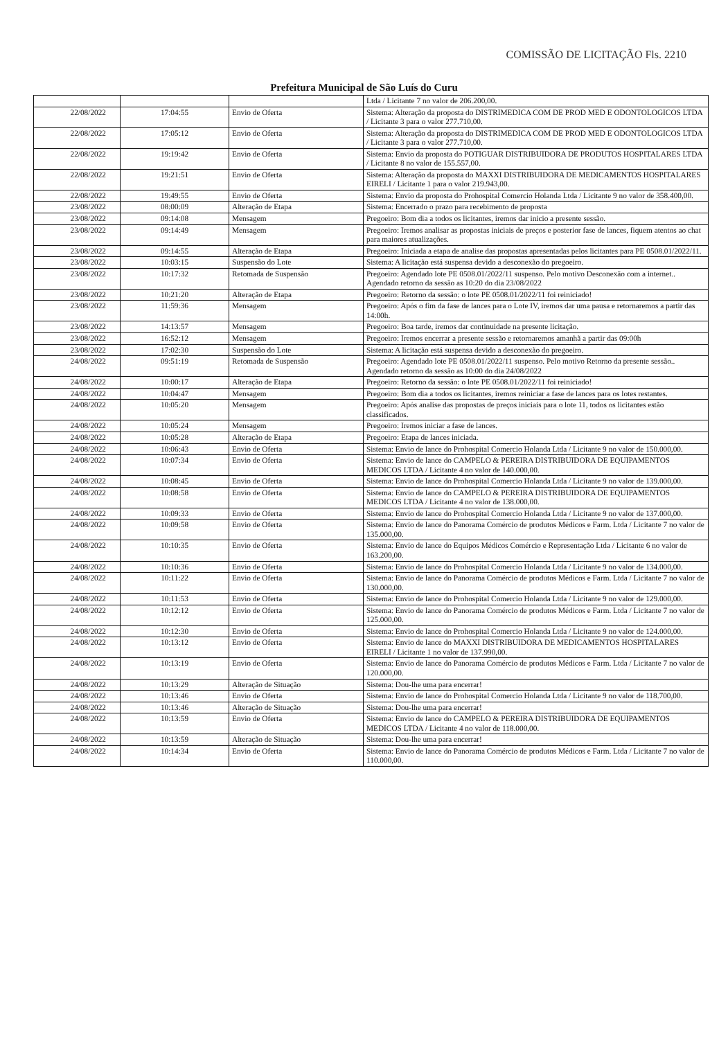COMISSÃO DE LICITAÇÃO Fls. 2210
Prefeitura Municipal de São Luís do Curu
| | | | Ltda / Licitante 7 no valor de 206.200,00. |
| 22/08/2022 | 17:04:55 | Envio de Oferta | Sistema: Alteração da proposta do DISTRIMEDICA COM DE PROD MED E ODONTOLOGICOS LTDA / Licitante 3 para o valor 277.710,00. |
| 22/08/2022 | 17:05:12 | Envio de Oferta | Sistema: Alteração da proposta do DISTRIMEDICA COM DE PROD MED E ODONTOLOGICOS LTDA / Licitante 3 para o valor 277.710,00. |
| 22/08/2022 | 19:19:42 | Envio de Oferta | Sistema: Envio da proposta do POTIGUAR DISTRIBUIDORA DE PRODUTOS HOSPITALARES LTDA / Licitante 8 no valor de 155.557,00. |
| 22/08/2022 | 19:21:51 | Envio de Oferta | Sistema: Alteração da proposta do MAXXI DISTRIBUIDORA DE MEDICAMENTOS HOSPITALARES EIRELI / Licitante 1 para o valor 219.943,00. |
| 22/08/2022 | 19:49:55 | Envio de Oferta | Sistema: Envio da proposta do Prohospital Comercio Holanda Ltda / Licitante 9 no valor de 358.400,00. |
| 23/08/2022 | 08:00:09 | Alteração de Etapa | Sistema: Encerrado o prazo para recebimento de proposta |
| 23/08/2022 | 09:14:08 | Mensagem | Pregoeiro: Bom dia a todos os licitantes, iremos dar inicio a presente sessão. |
| 23/08/2022 | 09:14:49 | Mensagem | Pregoeiro: Iremos analisar as propostas iniciais de preços e posterior fase de lances, fiquem atentos ao chat para maiores atualizações. |
| 23/08/2022 | 09:14:55 | Alteração de Etapa | Pregoeiro: Iniciada a etapa de analise das propostas apresentadas pelos licitantes para PE 0508.01/2022/11. |
| 23/08/2022 | 10:03:15 | Suspensão do Lote | Sistema: A licitação está suspensa devido a desconexão do pregoeiro. |
| 23/08/2022 | 10:17:32 | Retomada de Suspensão | Pregoeiro: Agendado lote PE 0508.01/2022/11 suspenso. Pelo motivo Desconexão com a internet.. Agendado retorno da sessão as 10:20 do dia 23/08/2022 |
| 23/08/2022 | 10:21:20 | Alteração de Etapa | Pregoeiro: Retorno da sessão: o lote PE 0508.01/2022/11 foi reiniciado! |
| 23/08/2022 | 11:59:36 | Mensagem | Pregoeiro: Após o fim da fase de lances para o Lote IV, iremos dar uma pausa e retornaremos a partir das 14:00h. |
| 23/08/2022 | 14:13:57 | Mensagem | Pregoeiro: Boa tarde, iremos dar continuidade na presente licitação. |
| 23/08/2022 | 16:52:12 | Mensagem | Pregoeiro: Iremos encerrar a presente sessão e retornaremos amanhã a partir das 09:00h |
| 23/08/2022 | 17:02:30 | Suspensão do Lote | Sistema: A licitação está suspensa devido a desconexão do pregoeiro. |
| 24/08/2022 | 09:51:19 | Retomada de Suspensão | Pregoeiro: Agendado lote PE 0508.01/2022/11 suspenso. Pelo motivo Retorno da presente sessão.. Agendado retorno da sessão as 10:00 do dia 24/08/2022 |
| 24/08/2022 | 10:00:17 | Alteração de Etapa | Pregoeiro: Retorno da sessão: o lote PE 0508.01/2022/11 foi reiniciado! |
| 24/08/2022 | 10:04:47 | Mensagem | Pregoeiro: Bom dia a todos os licitantes, iremos reiniciar a fase de lances para os lotes restantes. |
| 24/08/2022 | 10:05:20 | Mensagem | Pregoeiro: Após analise das propostas de preços iniciais para o lote 11, todos os licitantes estão classificados. |
| 24/08/2022 | 10:05:24 | Mensagem | Pregoeiro: Iremos iniciar a fase de lances. |
| 24/08/2022 | 10:05:28 | Alteração de Etapa | Pregoeiro: Etapa de lances iniciada. |
| 24/08/2022 | 10:06:43 | Envio de Oferta | Sistema: Envio de lance do Prohospital Comercio Holanda Ltda / Licitante 9 no valor de 150.000,00. |
| 24/08/2022 | 10:07:34 | Envio de Oferta | Sistema: Envio de lance do CAMPELO & PEREIRA DISTRIBUIDORA DE EQUIPAMENTOS MEDICOS LTDA / Licitante 4 no valor de 140.000,00. |
| 24/08/2022 | 10:08:45 | Envio de Oferta | Sistema: Envio de lance do Prohospital Comercio Holanda Ltda / Licitante 9 no valor de 139.000,00. |
| 24/08/2022 | 10:08:58 | Envio de Oferta | Sistema: Envio de lance do CAMPELO & PEREIRA DISTRIBUIDORA DE EQUIPAMENTOS MEDICOS LTDA / Licitante 4 no valor de 138.000,00. |
| 24/08/2022 | 10:09:33 | Envio de Oferta | Sistema: Envio de lance do Prohospital Comercio Holanda Ltda / Licitante 9 no valor de 137.000,00. |
| 24/08/2022 | 10:09:58 | Envio de Oferta | Sistema: Envio de lance do Panorama Comércio de produtos Médicos e Farm. Ltda / Licitante 7 no valor de 135.000,00. |
| 24/08/2022 | 10:10:35 | Envio de Oferta | Sistema: Envio de lance do Equipos Médicos Comércio e Representação Ltda / Licitante 6 no valor de 163.200,00. |
| 24/08/2022 | 10:10:36 | Envio de Oferta | Sistema: Envio de lance do Prohospital Comercio Holanda Ltda / Licitante 9 no valor de 134.000,00. |
| 24/08/2022 | 10:11:22 | Envio de Oferta | Sistema: Envio de lance do Panorama Comércio de produtos Médicos e Farm. Ltda / Licitante 7 no valor de 130.000,00. |
| 24/08/2022 | 10:11:53 | Envio de Oferta | Sistema: Envio de lance do Prohospital Comercio Holanda Ltda / Licitante 9 no valor de 129.000,00. |
| 24/08/2022 | 10:12:12 | Envio de Oferta | Sistema: Envio de lance do Panorama Comércio de produtos Médicos e Farm. Ltda / Licitante 7 no valor de 125.000,00. |
| 24/08/2022 | 10:12:30 | Envio de Oferta | Sistema: Envio de lance do Prohospital Comercio Holanda Ltda / Licitante 9 no valor de 124.000,00. |
| 24/08/2022 | 10:13:12 | Envio de Oferta | Sistema: Envio de lance do MAXXI DISTRIBUIDORA DE MEDICAMENTOS HOSPITALARES EIRELI / Licitante 1 no valor de 137.990,00. |
| 24/08/2022 | 10:13:19 | Envio de Oferta | Sistema: Envio de lance do Panorama Comércio de produtos Médicos e Farm. Ltda / Licitante 7 no valor de 120.000,00. |
| 24/08/2022 | 10:13:29 | Alteração de Situação | Sistema: Dou-lhe uma para encerrar! |
| 24/08/2022 | 10:13:46 | Envio de Oferta | Sistema: Envio de lance do Prohospital Comercio Holanda Ltda / Licitante 9 no valor de 118.700,00. |
| 24/08/2022 | 10:13:46 | Alteração de Situação | Sistema: Dou-lhe uma para encerrar! |
| 24/08/2022 | 10:13:59 | Envio de Oferta | Sistema: Envio de lance do CAMPELO & PEREIRA DISTRIBUIDORA DE EQUIPAMENTOS MEDICOS LTDA / Licitante 4 no valor de 118.000,00. |
| 24/08/2022 | 10:13:59 | Alteração de Situação | Sistema: Dou-lhe uma para encerrar! |
| 24/08/2022 | 10:14:34 | Envio de Oferta | Sistema: Envio de lance do Panorama Comércio de produtos Médicos e Farm. Ltda / Licitante 7 no valor de 110.000,00. |